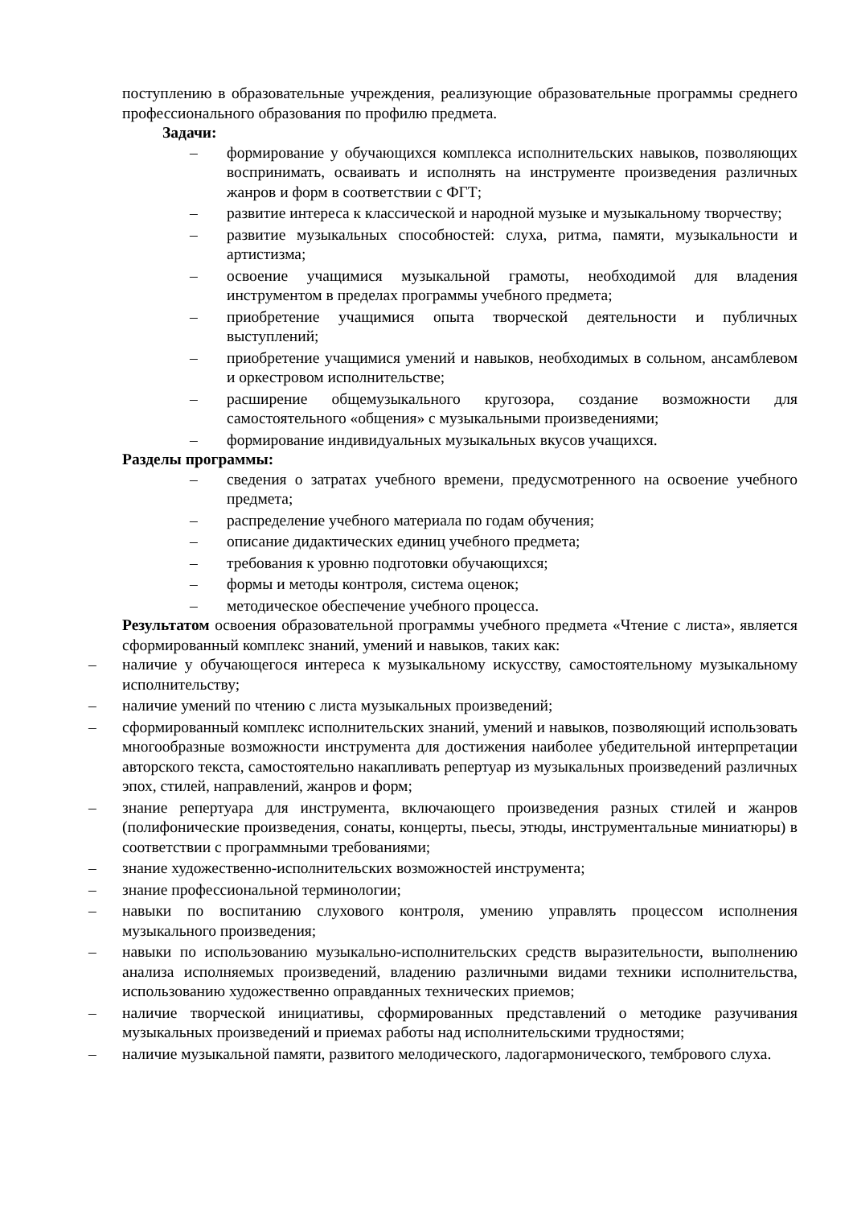поступлению в образовательные учреждения, реализующие образовательные программы среднего профессионального образования по профилю предмета.
Задачи:
– формирование у обучающихся комплекса исполнительских навыков, позволяющих воспринимать, осваивать и исполнять на инструменте произведения различных жанров и форм в соответствии с ФГТ;
– развитие интереса к классической и народной музыке и музыкальному творчеству;
– развитие музыкальных способностей: слуха, ритма, памяти, музыкальности и артистизма;
– освоение учащимися музыкальной грамоты, необходимой для владения инструментом в пределах программы учебного предмета;
– приобретение учащимися опыта творческой деятельности и публичных выступлений;
– приобретение учащимися умений и навыков, необходимых в сольном, ансамблевом и оркестровом исполнительстве;
– расширение общемузыкального кругозора, создание возможности для самостоятельного «общения» с музыкальными произведениями;
– формирование индивидуальных музыкальных вкусов учащихся.
Разделы программы:
– сведения о затратах учебного времени, предусмотренного на освоение учебного предмета;
– распределение учебного материала по годам обучения;
– описание дидактических единиц учебного предмета;
– требования к уровню подготовки обучающихся;
– формы и методы контроля, система оценок;
– методическое обеспечение учебного процесса.
Результатом освоения образовательной программы учебного предмета «Чтение с листа», является сформированный комплекс знаний, умений и навыков, таких как:
– наличие у обучающегося интереса к музыкальному искусству, самостоятельному музыкальному исполнительству;
– наличие умений по чтению с листа музыкальных произведений;
– сформированный комплекс исполнительских знаний, умений и навыков, позволяющий использовать многообразные возможности инструмента для достижения наиболее убедительной интерпретации авторского текста, самостоятельно накапливать репертуар из музыкальных произведений различных эпох, стилей, направлений, жанров и форм;
– знание репертуара для инструмента, включающего произведения разных стилей и жанров (полифонические произведения, сонаты, концерты, пьесы, этюды, инструментальные миниатюры) в соответствии с программными требованиями;
– знание художественно-исполнительских возможностей инструмента;
– знание профессиональной терминологии;
– навыки по воспитанию слухового контроля, умению управлять процессом исполнения музыкального произведения;
– навыки по использованию музыкально-исполнительских средств выразительности, выполнению анализа исполняемых произведений, владению различными видами техники исполнительства, использованию художественно оправданных технических приемов;
– наличие творческой инициативы, сформированных представлений о методике разучивания музыкальных произведений и приемах работы над исполнительскими трудностями;
– наличие музыкальной памяти, развитого мелодического, ладогармонического, тембрового слуха.